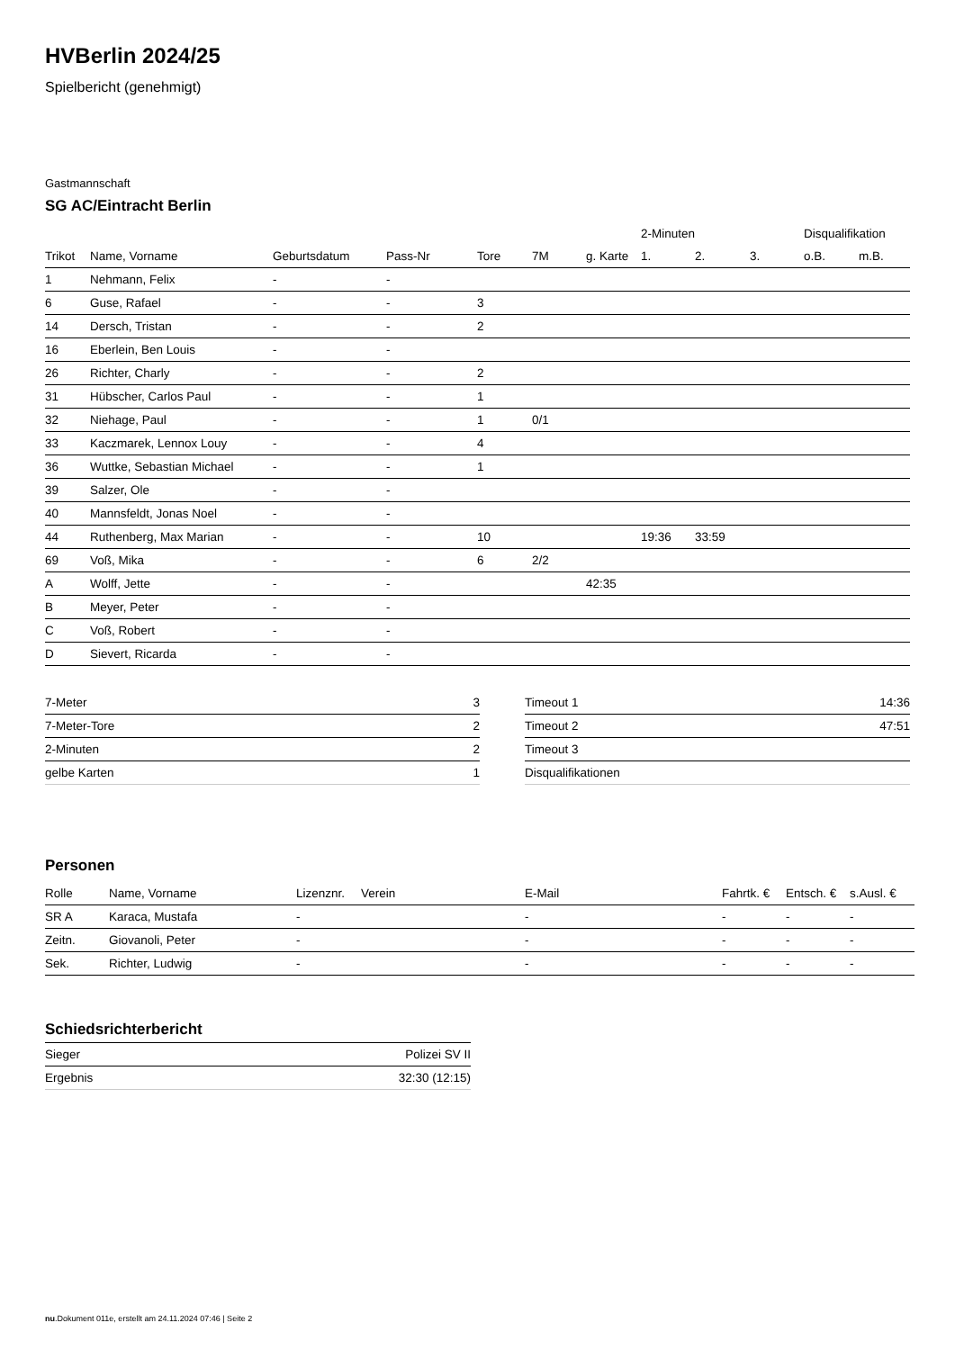HVBerlin 2024/25
Spielbericht (genehmigt)
Gastmannschaft
SG AC/Eintracht Berlin
| | | | | | | | 2-Minuten | | | Disqualifikation | |
| --- | --- | --- | --- | --- | --- | --- | --- | --- | --- | --- | --- |
| Trikot | Name, Vorname | Geburtsdatum | Pass-Nr | Tore | 7M | g. Karte | 1. | 2. | 3. | o.B. | m.B. |
| 1 | Nehmann, Felix | - | - | | | | | | | | |
| 6 | Guse, Rafael | - | - | 3 | | | | | | | |
| 14 | Dersch, Tristan | - | - | 2 | | | | | | | |
| 16 | Eberlein, Ben Louis | - | - | | | | | | | | |
| 26 | Richter, Charly | - | - | 2 | | | | | | | |
| 31 | Hübscher, Carlos Paul | - | - | 1 | | | | | | | |
| 32 | Niehage, Paul | - | - | 1 | 0/1 | | | | | | |
| 33 | Kaczmarek, Lennox Louy | - | - | 4 | | | | | | | |
| 36 | Wuttke, Sebastian Michael | - | - | 1 | | | | | | | |
| 39 | Salzer, Ole | - | - | | | | | | | | |
| 40 | Mannsfeldt, Jonas Noel | - | - | | | | | | | | |
| 44 | Ruthenberg, Max Marian | - | - | 10 | | | 19:36 | 33:59 | | | |
| 69 | Voß, Mika | - | - | 6 | 2/2 | | | | | | |
| A | Wolff, Jette | - | - | | | 42:35 | | | | | |
| B | Meyer, Peter | - | - | | | | | | | | |
| C | Voß, Robert | - | - | | | | | | | | |
| D | Sievert, Ricarda | - | - | | | | | | | | |
| 7-Meter | 3 |
| 7-Meter-Tore | 2 |
| 2-Minuten | 2 |
| gelbe Karten | 1 |
| Timeout 1 | 14:36 |
| Timeout 2 | 47:51 |
| Timeout 3 | |
| Disqualifikationen | |
Personen
| Rolle | Name, Vorname | Lizenznr. | Verein | E-Mail | Fahrtk. € | Entsch. € | s.Ausl. € |
| --- | --- | --- | --- | --- | --- | --- | --- |
| SR A | Karaca, Mustafa | - | | - | - | - | - |
| Zeitn. | Giovanoli, Peter | - | | - | - | - | - |
| Sek. | Richter, Ludwig | - | | - | - | - | - |
Schiedsrichterbericht
| Sieger | Polizei SV II |
| Ergebnis | 32:30 (12:15) |
nu.Dokument 011e, erstellt am 24.11.2024 07:46 | Seite 2